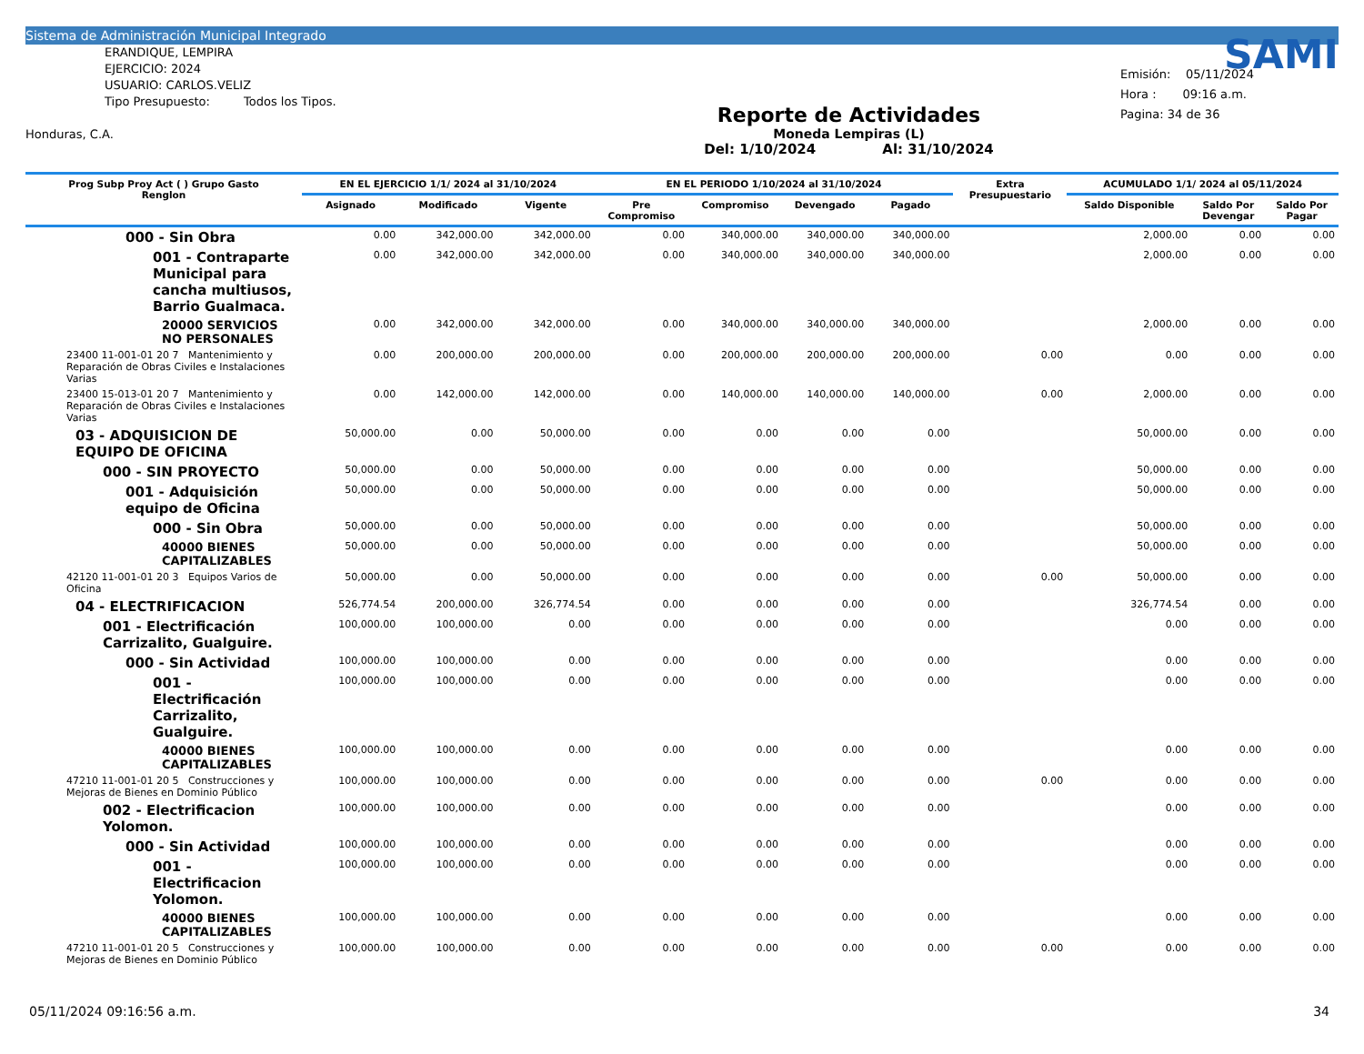Sistema de Administración Municipal Integrado
ERANDIQUE, LEMPIRA
EJERCICIO: 2024
USUARIO: CARLOS.VELIZ
Tipo Presupuesto: Todos los Tipos.
Honduras, C.A.
Reporte de Actividades
Moneda Lempiras (L)
Del: 1/10/2024 Al: 31/10/2024
SAMI
Emisión: 05/11/2024
Hora : 09:16 a.m.
Pagina: 34 de 36
| Prog Subp Proy Act ( ) Grupo Gasto Renglon | EN EL EJERCICIO 1/1/ 2024 al 31/10/2024 | | | EN EL PERIODO 1/10/2024 al 31/10/2024 | | | | Extra Presupuestario | ACUMULADO 1/1/ 2024 al 05/11/2024 | | |
| --- | --- | --- | --- | --- | --- | --- | --- | --- | --- | --- | --- |
| | Asignado | Modificado | Vigente | Pre Compromiso | Compromiso | Devengado | Pagado | | Saldo Disponible | Saldo Por Devengar | Saldo Por Pagar |
| 000 - Sin Obra | 0.00 | 342,000.00 | 342,000.00 | 0.00 | 340,000.00 | 340,000.00 | 340,000.00 | | 2,000.00 | 0.00 | 0.00 |
| 001 - Contraparte Municipal para cancha multiusos, Barrio Gualmaca. | 0.00 | 342,000.00 | 342,000.00 | 0.00 | 340,000.00 | 340,000.00 | 340,000.00 | | 2,000.00 | 0.00 | 0.00 |
| 20000 SERVICIOS NO PERSONALES | 0.00 | 342,000.00 | 342,000.00 | 0.00 | 340,000.00 | 340,000.00 | 340,000.00 | | 2,000.00 | 0.00 | 0.00 |
| 23400 11-001-01 20 7 Mantenimiento y Reparación de Obras Civiles e Instalaciones Varias | 0.00 | 200,000.00 | 200,000.00 | 0.00 | 200,000.00 | 200,000.00 | 200,000.00 | 0.00 | 0.00 | 0.00 | 0.00 |
| 23400 15-013-01 20 7 Mantenimiento y Reparación de Obras Civiles e Instalaciones Varias | 0.00 | 142,000.00 | 142,000.00 | 0.00 | 140,000.00 | 140,000.00 | 140,000.00 | 0.00 | 2,000.00 | 0.00 | 0.00 |
| 03 - ADQUISICION DE EQUIPO DE OFICINA | 50,000.00 | 0.00 | 50,000.00 | 0.00 | 0.00 | 0.00 | 0.00 | | 50,000.00 | 0.00 | 0.00 |
| 000 - SIN PROYECTO | 50,000.00 | 0.00 | 50,000.00 | 0.00 | 0.00 | 0.00 | 0.00 | | 50,000.00 | 0.00 | 0.00 |
| 001 - Adquisición equipo de Oficina | 50,000.00 | 0.00 | 50,000.00 | 0.00 | 0.00 | 0.00 | 0.00 | | 50,000.00 | 0.00 | 0.00 |
| 000 - Sin Obra | 50,000.00 | 0.00 | 50,000.00 | 0.00 | 0.00 | 0.00 | 0.00 | | 50,000.00 | 0.00 | 0.00 |
| 40000 BIENES CAPITALIZABLES | 50,000.00 | 0.00 | 50,000.00 | 0.00 | 0.00 | 0.00 | 0.00 | | 50,000.00 | 0.00 | 0.00 |
| 42120 11-001-01 20 3 Equipos Varios de Oficina | 50,000.00 | 0.00 | 50,000.00 | 0.00 | 0.00 | 0.00 | 0.00 | 0.00 | 50,000.00 | 0.00 | 0.00 |
| 04 - ELECTRIFICACION | 526,774.54 | 200,000.00 | 326,774.54 | 0.00 | 0.00 | 0.00 | 0.00 | | 326,774.54 | 0.00 | 0.00 |
| 001 - Electrificación Carrizalito, Gualguire. | 100,000.00 | 100,000.00 | 0.00 | 0.00 | 0.00 | 0.00 | 0.00 | | 0.00 | 0.00 | 0.00 |
| 000 - Sin Actividad | 100,000.00 | 100,000.00 | 0.00 | 0.00 | 0.00 | 0.00 | 0.00 | | 0.00 | 0.00 | 0.00 |
| 001 - Electrificación Carrizalito, Gualguire. | 100,000.00 | 100,000.00 | 0.00 | 0.00 | 0.00 | 0.00 | 0.00 | | 0.00 | 0.00 | 0.00 |
| 40000 BIENES CAPITALIZABLES | 100,000.00 | 100,000.00 | 0.00 | 0.00 | 0.00 | 0.00 | 0.00 | | 0.00 | 0.00 | 0.00 |
| 47210 11-001-01 20 5 Construcciones y Mejoras de Bienes en Dominio Público | 100,000.00 | 100,000.00 | 0.00 | 0.00 | 0.00 | 0.00 | 0.00 | 0.00 | 0.00 | 0.00 | 0.00 |
| 002 - Electrificacion Yolomon. | 100,000.00 | 100,000.00 | 0.00 | 0.00 | 0.00 | 0.00 | 0.00 | | 0.00 | 0.00 | 0.00 |
| 000 - Sin Actividad | 100,000.00 | 100,000.00 | 0.00 | 0.00 | 0.00 | 0.00 | 0.00 | | 0.00 | 0.00 | 0.00 |
| 001 - Electrificacion Yolomon. | 100,000.00 | 100,000.00 | 0.00 | 0.00 | 0.00 | 0.00 | 0.00 | | 0.00 | 0.00 | 0.00 |
| 40000 BIENES CAPITALIZABLES | 100,000.00 | 100,000.00 | 0.00 | 0.00 | 0.00 | 0.00 | 0.00 | | 0.00 | 0.00 | 0.00 |
| 47210 11-001-01 20 5 Construcciones y Mejoras de Bienes en Dominio Público | 100,000.00 | 100,000.00 | 0.00 | 0.00 | 0.00 | 0.00 | 0.00 | 0.00 | 0.00 | 0.00 | 0.00 |
05/11/2024 09:16:56 a.m. 34